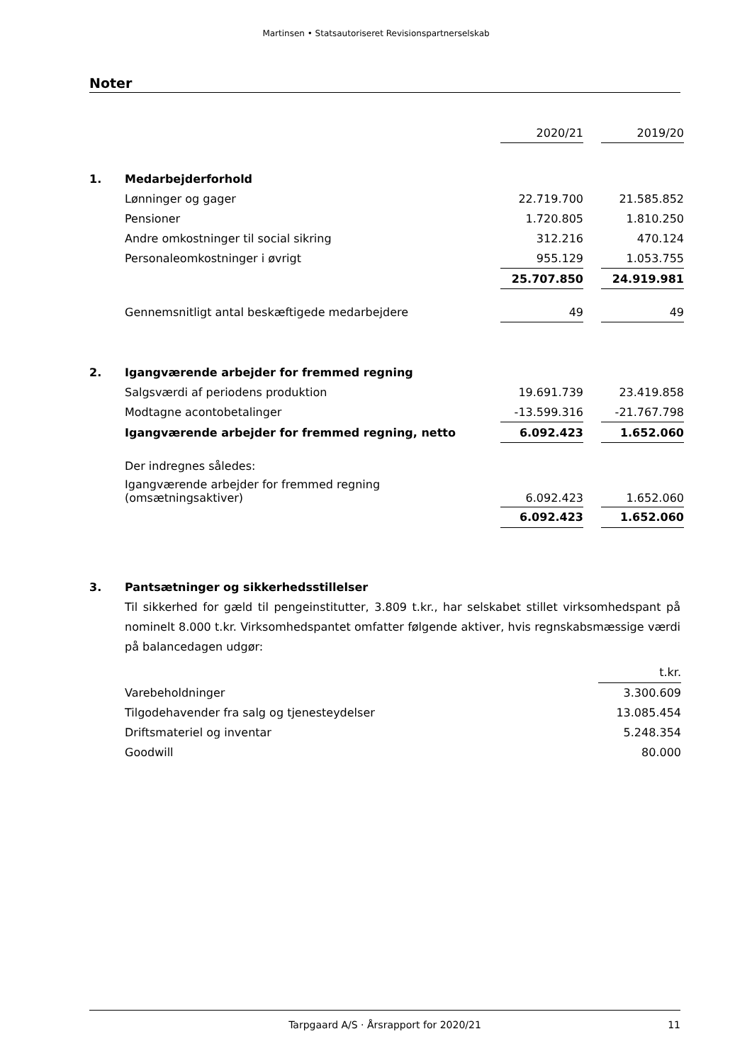Martinsen • Statsautoriseret Revisionspartnerselskab
Noter
| | | 2020/21 | | 2019/20 |
| 1. | Medarbejderforhold | | | |
| | Lønninger og gager | 22.719.700 | | 21.585.852 |
| | Pensioner | 1.720.805 | | 1.810.250 |
| | Andre omkostninger til social sikring | 312.216 | | 470.124 |
| | Personaleomkostninger i øvrigt | 955.129 | | 1.053.755 |
| | | 25.707.850 | | 24.919.981 |
| | Gennemsnitligt antal beskæftigede medarbejdere | 49 | | 49 |
| 2. | Igangværende arbejder for fremmed regning | | | |
| | Salgsværdi af periodens produktion | 19.691.739 | | 23.419.858 |
| | Modtagne acontobetalinger | -13.599.316 | | -21.767.798 |
| | Igangværende arbejder for fremmed regning, netto | 6.092.423 | | 1.652.060 |
| | Der indregnes således: | | | |
| | Igangværende arbejder for fremmed regning (omsætningsaktiver) | 6.092.423 | | 1.652.060 |
| | | 6.092.423 | | 1.652.060 |
| 3. | Pantsætninger og sikkerhedsstillelser |
Til sikkerhed for gæld til pengeinstitutter, 3.809 t.kr., har selskabet stillet virksomhedspant på nominelt 8.000 t.kr. Virksomhedspantet omfatter følgende aktiver, hvis regnskabsmæssige værdi på balancedagen udgør:
| | | t.kr. |
| | Varebeholdninger | 3.300.609 |
| | Tilgodehavender fra salg og tjenesteydelser | 13.085.454 |
| | Driftsmateriel og inventar | 5.248.354 |
| | Goodwill | 80.000 |
Tarpgaard A/S · Årsrapport for 2020/21 11